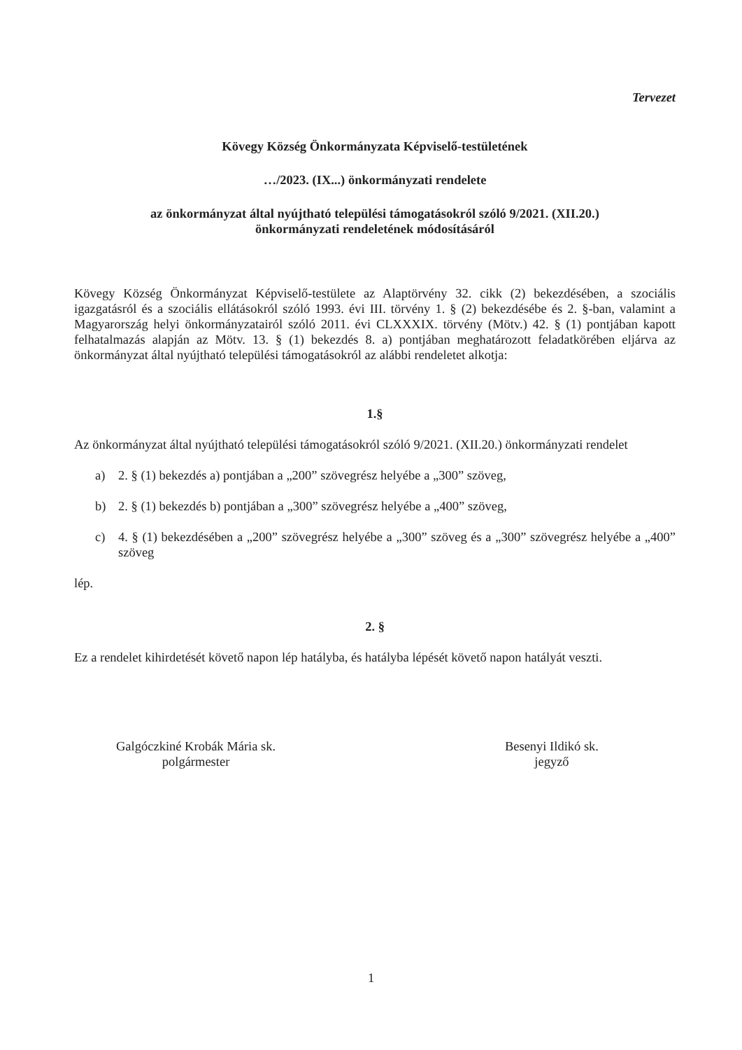Tervezet
Kövegy Község Önkormányzata Képviselő-testületének
…/2023. (IX...) önkormányzati rendelete
az önkormányzat által nyújtható települési támogatásokról szóló 9/2021. (XII.20.)
önkormányzati rendeletének módosításáról
Kövegy Község Önkormányzat Képviselő-testülete az Alaptörvény 32. cikk (2) bekezdésében, a szociális igazgatásról és a szociális ellátásokról szóló 1993. évi III. törvény 1. § (2) bekezdésébe és 2. §-ban, valamint a Magyarország helyi önkormányzatairól szóló 2011. évi CLXXXIX. törvény (Mötv.) 42. § (1) pontjában kapott felhatalmazás alapján az Mötv. 13. § (1) bekezdés 8. a) pontjában meghatározott feladatkörében eljárva az önkormányzat által nyújtható települési támogatásokról az alábbi rendeletet alkotja:
1.§
Az önkormányzat által nyújtható települési támogatásokról szóló 9/2021. (XII.20.) önkormányzati rendelet
a) 2. § (1) bekezdés a) pontjában a „200” szövegrész helyébe a „300” szöveg,
b) 2. § (1) bekezdés b) pontjában a „300” szövegrész helyébe a „400” szöveg,
c) 4. § (1) bekezdésében a „200” szövegrész helyébe a „300” szöveg és a „300” szövegrész helyébe a „400” szöveg
lép.
2. §
Ez a rendelet kihirdetését követő napon lép hatályba, és hatályba lépését követő napon hatályát veszti.
Galgóczkiné Krobák Mária sk.
polgármester
Besenyi Ildikó sk.
jegyző
1